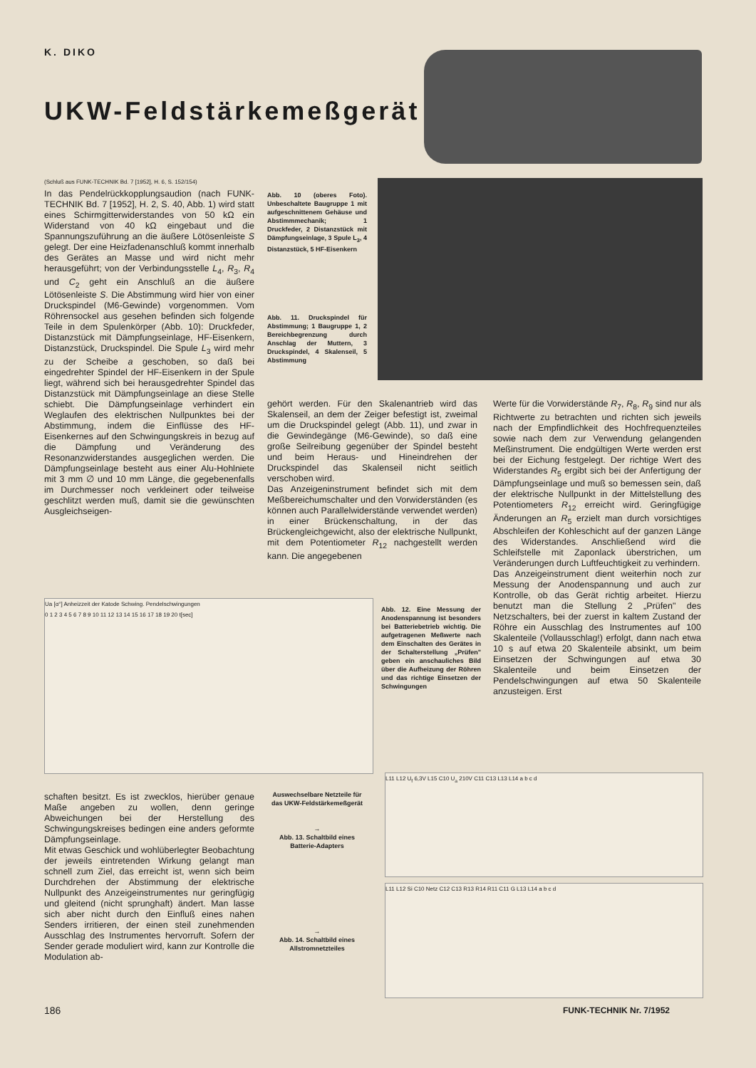K. DIKO
UKW-Feldstärkemeßgerät
(Schluß aus FUNK-TECHNIK Bd. 7 [1952], H. 6, S. 152/154)
In das Pendelrückkopplungsaudion (nach FUNK-TECHNIK Bd. 7 [1952], H. 2, S. 40, Abb. 1) wird statt eines Schirmgitterwiderstandes von 50 kΩ ein Widerstand von 40 kΩ eingebaut und die Spannungszuführung an die äußere Lötösenleiste S gelegt. Der eine Heizfadenanschluß kommt innerhalb des Gerätes an Masse und wird nicht mehr herausgeführt; von der Verbindungsstelle L<sub>4</sub>, R<sub>3</sub>, R<sub>4</sub> und C<sub>2</sub> geht ein Anschluß an die äußere Lötösenleiste S. Die Abstimmung wird hier von einer Druckspindel (M6-Gewinde) vorgenommen. Vom Röhrensockel aus gesehen befinden sich folgende Teile in dem Spulenkörper (Abb. 10): Druckfeder, Distanzstück mit Dämpfungseinlage, HF-Eisenkern, Distanzstück, Druckspindel. Die Spule L<sub>3</sub> wird mehr zu der Scheibe a geschoben, so daß bei eingedrehter Spindel der HF-Eisenkern in der Spule liegt, während sich bei herausgedrehter Spindel das Distanzstück mit Dämpfungseinlage an diese Stelle schiebt. Die Dämpfungseinlage verhindert ein Weglaufen des elektrischen Nullpunktes bei der Abstimmung, indem die Einflüsse des HF-Eisenkernes auf den Schwingungskreis in bezug auf die Dämpfung und Veränderung des Resonanzwiderstandes ausgeglichen werden. Die Dämpfungseinlage besteht aus einer Alu-Hohlniete mit 3 mm ∅ und 10 mm Länge, die gegebenenfalls im Durchmesser noch verkleinert oder teilweise geschlitzt werden muß, damit sie die gewünschten Ausgleichseigen-
Abb. 10 (oberes Foto). Unbeschaltete Baugruppe 1 mit aufgeschnittenem Gehäuse und Abstimmmechanik; 1 Druckfeder, 2 Distanzstück mit Dämpfungseinlage, 3 Spule L<sub>3</sub>, 4 Distanzstück, 5 HF-Eisenkern
Abb. 11. Druckspindel für Abstimmung; 1 Baugruppe 1, 2 Bereichbegrenzung durch Anschlag der Muttern, 3 Druckspindel, 4 Skalenseil, 5 Abstimmung
gehört werden. Für den Skalenantrieb wird das Skalenseil, an dem der Zeiger befestigt ist, zweimal um die Druckspindel gelegt (Abb. 11), und zwar in die Gewindegänge (M6-Gewinde), so daß eine große Seilreibung gegenüber der Spindel besteht und beim Heraus- und Hineindrehen der Druckspindel das Skalenseil nicht seitlich verschoben wird.
Das Anzeigeninstrument befindet sich mit dem Meßbereichumschalter und den Vorwiderständen (es können auch Parallelwiderstände verwendet werden) in einer Brückenschaltung, in der das Brückengleichgewicht, also der elektrische Nullpunkt, mit dem Potentiometer R<sub>12</sub> nachgestellt werden kann. Die angegebenen
Werte für die Vorwiderstände R<sub>7</sub>, R<sub>8</sub>, R<sub>9</sub> sind nur als Richtwerte zu betrachten und richten sich jeweils nach der Empfindlichkeit des Hochfrequenzteiles sowie nach dem zur Verwendung gelangenden Meßinstrument. Die endgültigen Werte werden erst bei der Eichung festgelegt. Der richtige Wert des Widerstandes R<sub>5</sub> ergibt sich bei der Anfertigung der Dämpfungseinlage und muß so bemessen sein, daß der elektrische Nullpunkt in der Mittelstellung des Potentiometers R<sub>12</sub> erreicht wird. Geringfügige Änderungen an R<sub>5</sub> erzielt man durch vorsichtiges Abschleifen der Kohleschicht auf der ganzen Länge des Widerstandes. Anschließend wird die Schleifstelle mit Zaponlack überstrichen, um Veränderungen durch Luftfeuchtigkeit zu verhindern.
Das Anzeigeinstrument dient weiterhin noch zur Messung der Anodenspannung und auch zur Kontrolle, ob das Gerät richtig arbeitet. Hierzu benutzt man die Stellung 2 „Prüfen" des Netzschalters, bei der zuerst in kaltem Zustand der Röhre ein Ausschlag des Instrumentes auf 100 Skalenteile (Vollausschlag!) erfolgt, dann nach etwa 10 s auf etwa 20 Skalenteile absinkt, um beim Einsetzen der Schwingungen auf etwa 30 Skalenteile und beim Einsetzen der Pendelschwingungen auf etwa 50 Skalenteile anzusteigen. Erst
Ua [α°] Anheizzeit der Katode Schwing. Pendelschwingungen
0 1 2 3 4 5 6 7 8 9 10 11 12 13 14 15 16 17 18 19 20 t[sec]
Abb. 12. Eine Messung der Anodenspannung ist besonders bei Batteriebetrieb wichtig. Die aufgetragenen Meßwerte nach dem Einschalten des Gerätes in der Schalterstellung „Prüfen" geben ein anschauliches Bild über die Aufheizung der Röhren und das richtige Einsetzen der Schwingungen
schaften besitzt. Es ist zwecklos, hierüber genaue Maße angeben zu wollen, denn geringe Abweichungen bei der Herstellung des Schwingungskreises bedingen eine anders geformte Dämpfungseinlage.
Mit etwas Geschick und wohlüberlegter Beobachtung der jeweils eintretenden Wirkung gelangt man schnell zum Ziel, das erreicht ist, wenn sich beim Durchdrehen der Abstimmung der elektrische Nullpunkt des Anzeigeinstrumentes nur geringfügig und gleitend (nicht sprunghaft) ändert. Man lasse sich aber nicht durch den Einfluß eines nahen Senders irritieren, der einen steil zunehmenden Ausschlag des Instrumentes hervorruft. Sofern der Sender gerade moduliert wird, kann zur Kontrolle die Modulation ab-
Auswechselbare Netzteile für das UKW-Feldstärkemeßgerät
→
Abb. 13. Schaltbild eines Batterie-Adapters
→
Abb. 14. Schaltbild eines Allstromnetzteiles
L11 L12 U<sub>f</sub> 6,3V L15 C10 U<sub>a</sub> 210V C11 C13 L13 L14 a b c d
L11 L12 Si C10 Netz C12 C13 R13 R14 R11 C11 G L13 L14 a b c d
186 FUNK-TECHNIK Nr. 7/1952